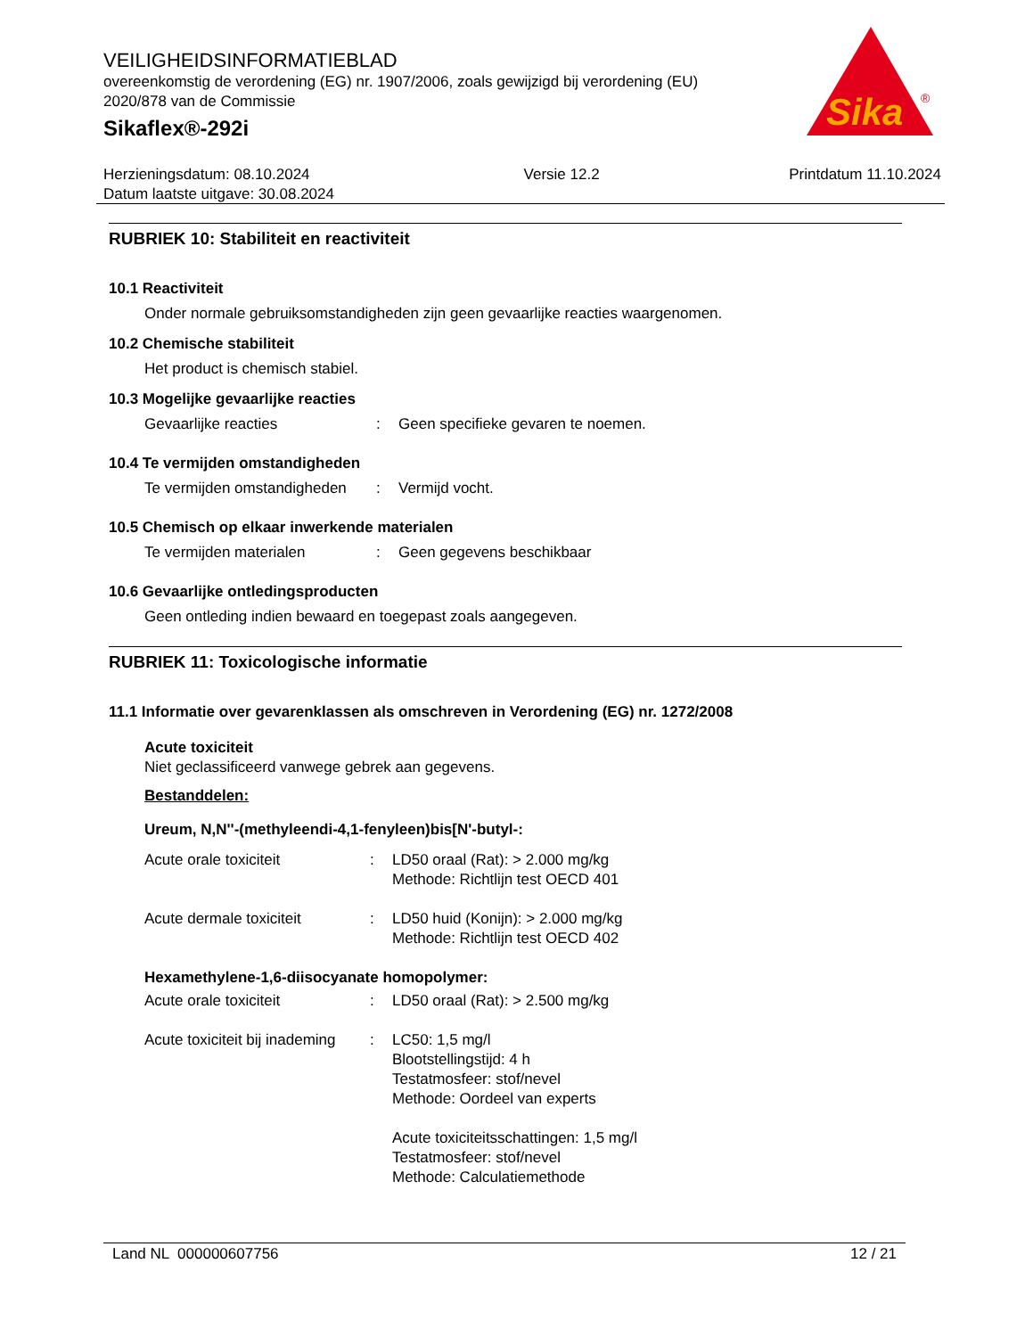VEILIGHEIDSINFORMATIEBLAD
overeenkomstig de verordening (EG) nr. 1907/2006, zoals gewijzigd bij verordening (EU) 2020/878 van de Commissie
Sikaflex®-292i
Sika
®
Herzieningsdatum: 08.10.2024
Datum laatste uitgave: 30.08.2024
Versie 12.2 Printdatum 11.10.2024
RUBRIEK 10: Stabiliteit en reactiviteit
10.1 Reactiviteit
Onder normale gebruiksomstandigheden zijn geen gevaarlijke reacties waargenomen.
10.2 Chemische stabiliteit
Het product is chemisch stabiel.
10.3 Mogelijke gevaarlijke reacties
Gevaarlijke reacties : Geen specifieke gevaren te noemen.
10.4 Te vermijden omstandigheden
Te vermijden omstandigheden
: Vermijd vocht.
10.5 Chemisch op elkaar inwerkende materialen
Te vermijden materialen : Geen gegevens beschikbaar
10.6 Gevaarlijke ontledingsproducten
Geen ontleding indien bewaard en toegepast zoals aangegeven.
RUBRIEK 11: Toxicologische informatie
11.1 Informatie over gevarenklassen als omschreven in Verordening (EG) nr. 1272/2008
Acute toxiciteit
Niet geclassificeerd vanwege gebrek aan gegevens.
Bestanddelen:
Ureum, N,N''-(methyleendi-4,1-fenyleen)bis[N'-butyl-:
Acute orale toxiciteit : LD50 oraal (Rat): > 2.000 mg/kg
Methode: Richtlijn test OECD 401
Acute dermale toxiciteit : LD50 huid (Konijn): > 2.000 mg/kg
Methode: Richtlijn test OECD 402
Hexamethylene-1,6-diisocyanate homopolymer:
Acute orale toxiciteit : LD50 oraal (Rat): > 2.500 mg/kg
Acute toxiciteit bij inademing
: LC50: 1,5 mg/l
Blootstellingstijd: 4 h
Testatmosfeer: stof/nevel
Methode: Oordeel van experts
Acute toxiciteitsschattingen: 1,5 mg/l
Testatmosfeer: stof/nevel
Methode: Calculatiemethode
Land NL 000000607756 12 / 21